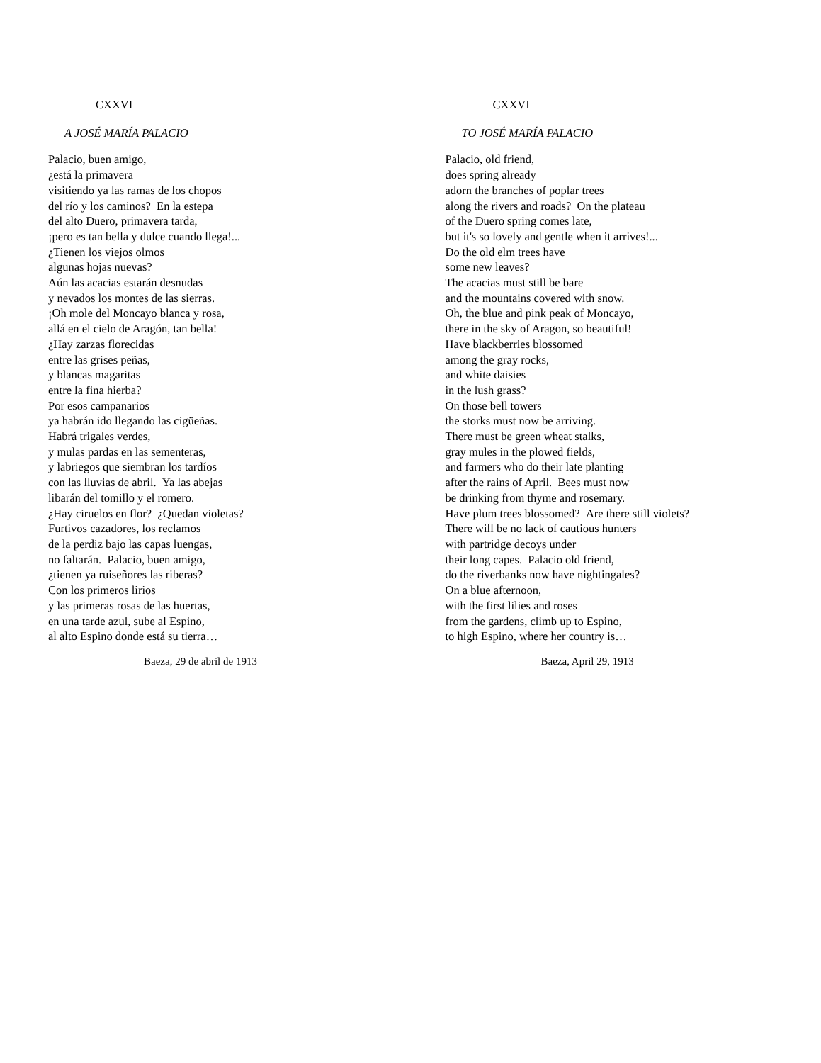CXXVI
A JOSÉ MARÍA PALACIO
Palacio, buen amigo,
¿está la primavera
visitiendo ya las ramas de los chopos
del río y los caminos? En la estepa
del alto Duero, primavera tarda,
¡pero es tan bella y dulce cuando llega!...
¿Tienen los viejos olmos
algunas hojas nuevas?
Aún las acacias estarán desnudas
y nevados los montes de las sierras.
¡Oh mole del Moncayo blanca y rosa,
allá en el cielo de Aragón, tan bella!
¿Hay zarzas florecidas
entre las grises peñas,
y blancas magaritas
entre la fina hierba?
Por esos campanarios
ya habrán ido llegando las cigüeñas.
Habrá trigales verdes,
y mulas pardas en las sementeras,
y labriegos que siembran los tardíos
con las lluvias de abril. Ya las abejas
libarán del tomillo y el romero.
¿Hay ciruelos en flor? ¿Quedan violetas?
Furtivos cazadores, los reclamos
de la perdiz bajo las capas luengas,
no faltarán. Palacio, buen amigo,
¿tienen ya ruiseñores las riberas?
Con los primeros lirios
y las primeras rosas de las huertas,
en una tarde azul, sube al Espino,
al alto Espino donde está su tierra…
Baeza, 29 de abril de 1913
CXXVI
TO JOSÉ MARÍA PALACIO
Palacio, old friend,
does spring already
adorn the branches of poplar trees
along the rivers and roads? On the plateau
of the Duero spring comes late,
but it's so lovely and gentle when it arrives!...
Do the old elm trees have
some new leaves?
The acacias must still be bare
and the mountains covered with snow.
Oh, the blue and pink peak of Moncayo,
there in the sky of Aragon, so beautiful!
Have blackberries blossomed
among the gray rocks,
and white daisies
in the lush grass?
On those bell towers
the storks must now be arriving.
There must be green wheat stalks,
gray mules in the plowed fields,
and farmers who do their late planting
after the rains of April. Bees must now
be drinking from thyme and rosemary.
Have plum trees blossomed? Are there still violets?
There will be no lack of cautious hunters
with partridge decoys under
their long capes. Palacio old friend,
do the riverbanks now have nightingales?
On a blue afternoon,
with the first lilies and roses
from the gardens, climb up to Espino,
to high Espino, where her country is…
Baeza, April 29, 1913